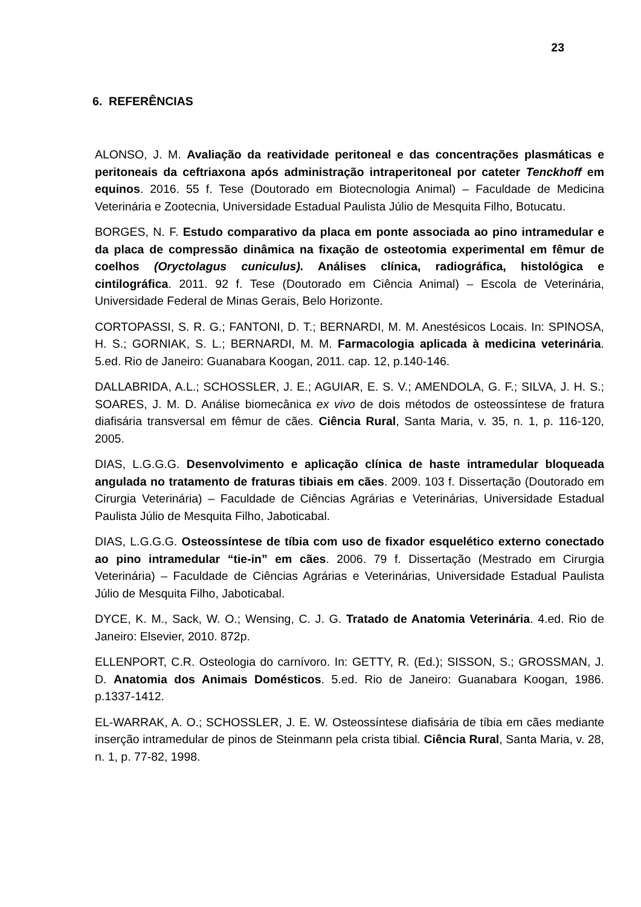23
6. REFERÊNCIAS
ALONSO, J. M. Avaliação da reatividade peritoneal e das concentrações plasmáticas e peritoneais da ceftriaxona após administração intraperitoneal por cateter Tenckhoff em equinos. 2016. 55 f. Tese (Doutorado em Biotecnologia Animal) – Faculdade de Medicina Veterinária e Zootecnia, Universidade Estadual Paulista Júlio de Mesquita Filho, Botucatu.
BORGES, N. F. Estudo comparativo da placa em ponte associada ao pino intramedular e da placa de compressão dinâmica na fixação de osteotomia experimental em fêmur de coelhos (Oryctolagus cuniculus). Análises clínica, radiográfica, histológica e cintilográfica. 2011. 92 f. Tese (Doutorado em Ciência Animal) – Escola de Veterinária, Universidade Federal de Minas Gerais, Belo Horizonte.
CORTOPASSI, S. R. G.; FANTONI, D. T.; BERNARDI, M. M. Anestésicos Locais. In: SPINOSA, H. S.; GORNIAK, S. L.; BERNARDI, M. M. Farmacologia aplicada à medicina veterinária. 5.ed. Rio de Janeiro: Guanabara Koogan, 2011. cap. 12, p.140-146.
DALLABRIDA, A.L.; SCHOSSLER, J. E.; AGUIAR, E. S. V.; AMENDOLA, G. F.; SILVA, J. H. S.; SOARES, J. M. D. Análise biomecânica ex vivo de dois métodos de osteossíntese de fratura diafisária transversal em fêmur de cães. Ciência Rural, Santa Maria, v. 35, n. 1, p. 116-120, 2005.
DIAS, L.G.G.G. Desenvolvimento e aplicação clínica de haste intramedular bloqueada angulada no tratamento de fraturas tibiais em cães. 2009. 103 f. Dissertação (Doutorado em Cirurgia Veterinária) – Faculdade de Ciências Agrárias e Veterinárias, Universidade Estadual Paulista Júlio de Mesquita Filho, Jaboticabal.
DIAS, L.G.G.G. Osteossíntese de tíbia com uso de fixador esquelético externo conectado ao pino intramedular “tie-in” em cães. 2006. 79 f. Dissertação (Mestrado em Cirurgia Veterinária) – Faculdade de Ciências Agrárias e Veterinárias, Universidade Estadual Paulista Júlio de Mesquita Filho, Jaboticabal.
DYCE, K. M., Sack, W. O.; Wensing, C. J. G. Tratado de Anatomia Veterinária. 4.ed. Rio de Janeiro: Elsevier, 2010. 872p.
ELLENPORT, C.R. Osteologia do carnívoro. In: GETTY, R. (Ed.); SISSON, S.; GROSSMAN, J. D. Anatomia dos Animais Domésticos. 5.ed. Rio de Janeiro: Guanabara Koogan, 1986. p.1337-1412.
EL-WARRAK, A. O.; SCHOSSLER, J. E. W. Osteossíntese diafisária de tíbia em cães mediante inserção intramedular de pinos de Steinmann pela crista tibial. Ciência Rural, Santa Maria, v. 28, n. 1, p. 77-82, 1998.